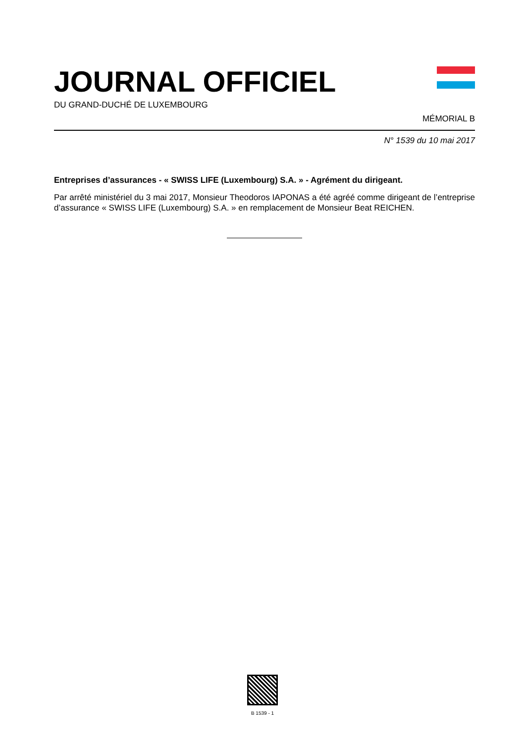JOURNAL OFFICIEL
DU GRAND-DUCHÉ DE LUXEMBOURG
MÉMORIAL B
N° 1539 du 10 mai 2017
Entreprises d’assurances - « SWISS LIFE (Luxembourg) S.A. » - Agrément du dirigeant.
Par arrêté ministériel du 3 mai 2017, Monsieur Theodoros IAPONAS a été agréé comme dirigeant de l’entreprise d’assurance « SWISS LIFE (Luxembourg) S.A. » en remplacement de Monsieur Beat REICHEN.
B 1539 - 1